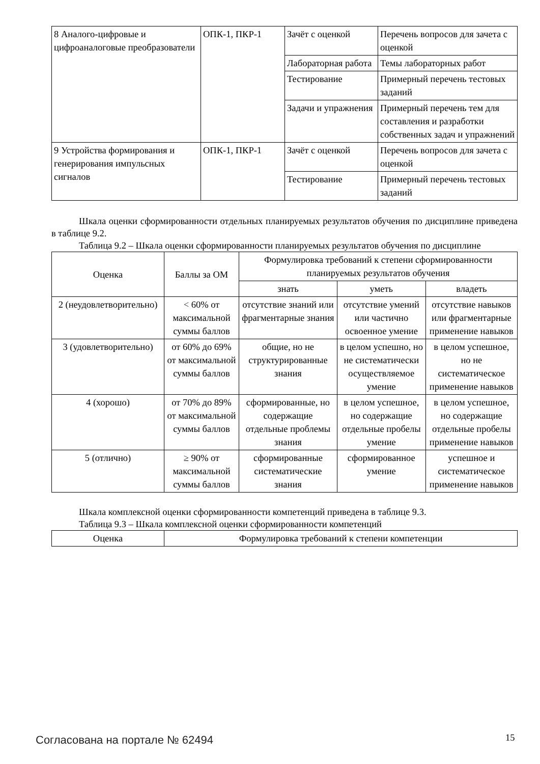| 8 Аналого-цифровые и цифроаналоговые преобразователи | ОПК-1, ПКР-1 | Зачёт с оценкой | Перечень вопросов для зачета с оценкой |
| | | Лабораторная работа | Темы лабораторных работ |
| | | Тестирование | Примерный перечень тестовых заданий |
| | | Задачи и упражнения | Примерный перечень тем для составления и разработки собственных задач и упражнений |
| 9 Устройства формирования и генерирования импульсных сигналов | ОПК-1, ПКР-1 | Зачёт с оценкой | Перечень вопросов для зачета с оценкой |
| | | Тестирование | Примерный перечень тестовых заданий |
Шкала оценки сформированности отдельных планируемых результатов обучения по дисциплине приведена в таблице 9.2.
Таблица 9.2 – Шкала оценки сформированности планируемых результатов обучения по дисциплине
| Оценка | Баллы за ОМ | Формулировка требований к степени сформированности планируемых результатов обучения | | |
| --- | --- | --- | --- | --- |
| | | знать | уметь | владеть |
| 2 (неудовлетворительно) | < 60% от максимальной суммы баллов | отсутствие знаний или фрагментарные знания | отсутствие умений или частично освоенное умение | отсутствие навыков или фрагментарные применение навыков |
| 3 (удовлетворительно) | от 60% до 69% от максимальной суммы баллов | общие, но не структурированные знания | в целом успешно, но не систематически осуществляемое умение | в целом успешное, но не систематическое применение навыков |
| 4 (хорошо) | от 70% до 89% от максимальной суммы баллов | сформированные, но содержащие отдельные проблемы знания | в целом успешное, но содержащие отдельные пробелы умение | в целом успешное, но содержащие отдельные пробелы применение навыков |
| 5 (отлично) | ≥ 90% от максимальной суммы баллов | сформированные систематические знания | сформированное умение | успешное и систематическое применение навыков |
Шкала комплексной оценки сформированности компетенций приведена в таблице 9.3.
Таблица 9.3 – Шкала комплексной оценки сформированности компетенций
| Оценка | Формулировка требований к степени компетенции |
| --- | --- |
Согласована на портале № 62494 15